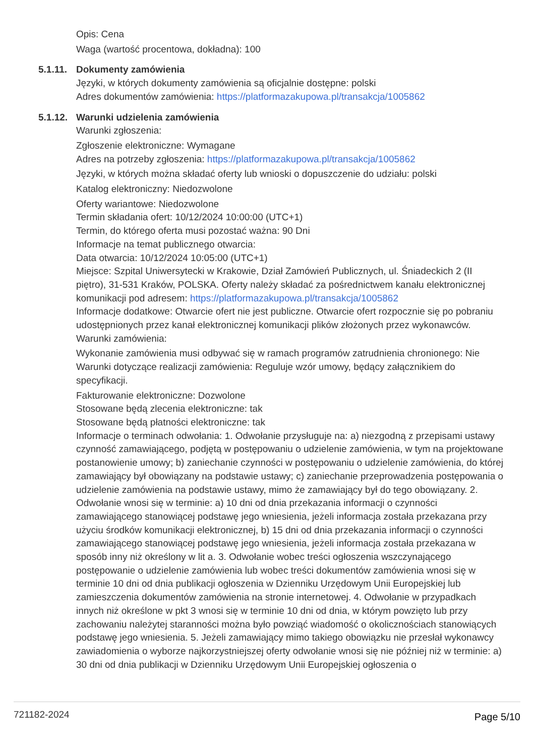Opis: Cena
Waga (wartość procentowa, dokładna): 100
5.1.11.
Dokumenty zamówienia
Języki, w których dokumenty zamówienia są oficjalnie dostępne: polski
Adres dokumentów zamówienia: https://platformazakupowa.pl/transakcja/1005862
5.1.12.
Warunki udzielenia zamówienia
Warunki zgłoszenia:
Zgłoszenie elektroniczne: Wymagane
Adres na potrzeby zgłoszenia: https://platformazakupowa.pl/transakcja/1005862
Języki, w których można składać oferty lub wnioski o dopuszczenie do udziału: polski
Katalog elektroniczny: Niedozwolone
Oferty wariantowe: Niedozwolone
Termin składania ofert: 10/12/2024 10:00:00 (UTC+1)
Termin, do którego oferta musi pozostać ważna: 90 Dni
Informacje na temat publicznego otwarcia:
Data otwarcia: 10/12/2024 10:05:00 (UTC+1)
Miejsce: Szpital Uniwersytecki w Krakowie, Dział Zamówień Publicznych, ul. Śniadeckich 2 (II piętro), 31-531 Kraków, POLSKA. Oferty należy składać za pośrednictwem kanału elektronicznej komunikacji pod adresem: https://platformazakupowa.pl/transakcja/1005862
Informacje dodatkowe: Otwarcie ofert nie jest publiczne. Otwarcie ofert rozpocznie się po pobraniu udostępnionych przez kanał elektronicznej komunikacji plików złożonych przez wykonawców.
Warunki zamówienia:
Wykonanie zamówienia musi odbywać się w ramach programów zatrudnienia chronionego: Nie
Warunki dotyczące realizacji zamówienia: Reguluje wzór umowy, będący załącznikiem do specyfikacji.
Fakturowanie elektroniczne: Dozwolone
Stosowane będą zlecenia elektroniczne: tak
Stosowane będą płatności elektroniczne: tak
Informacje o terminach odwołania: 1. Odwołanie przysługuje na: a) niezgodną z przepisami ustawy czynność zamawiającego, podjętą w postępowaniu o udzielenie zamówienia, w tym na projektowane postanowienie umowy; b) zaniechanie czynności w postępowaniu o udzielenie zamówienia, do której zamawiający był obowiązany na podstawie ustawy; c) zaniechanie przeprowadzenia postępowania o udzielenie zamówienia na podstawie ustawy, mimo że zamawiający był do tego obowiązany. 2. Odwołanie wnosi się w terminie: a) 10 dni od dnia przekazania informacji o czynności zamawiającego stanowiącej podstawę jego wniesienia, jeżeli informacja została przekazana przy użyciu środków komunikacji elektronicznej, b) 15 dni od dnia przekazania informacji o czynności zamawiającego stanowiącej podstawę jego wniesienia, jeżeli informacja została przekazana w sposób inny niż określony w lit a. 3. Odwołanie wobec treści ogłoszenia wszczynającego postępowanie o udzielenie zamówienia lub wobec treści dokumentów zamówienia wnosi się w terminie 10 dni od dnia publikacji ogłoszenia w Dzienniku Urzędowym Unii Europejskiej lub zamieszczenia dokumentów zamówienia na stronie internetowej. 4. Odwołanie w przypadkach innych niż określone w pkt 3 wnosi się w terminie 10 dni od dnia, w którym powzięto lub przy zachowaniu należytej staranności można było powziąć wiadomość o okolicznościach stanowiących podstawę jego wniesienia. 5. Jeżeli zamawiający mimo takiego obowiązku nie przesłał wykonawcy zawiadomienia o wyborze najkorzystniejszej oferty odwołanie wnosi się nie później niż w terminie: a) 30 dni od dnia publikacji w Dzienniku Urzędowym Unii Europejskiej ogłoszenia o
721182-2024 Page 5/10